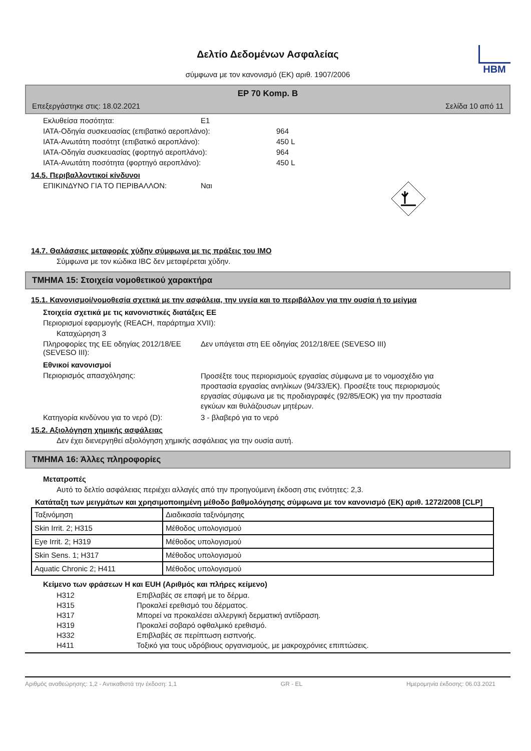HBM
Δελτίο Δεδομένων Ασφαλείας
σύμφωνα με τον κανονισμό (ΕΚ) αριθ. 1907/2006
EP 70 Komp. B
Επεξεργάστηκε στις: 18.02.2021 Σελίδα 10 από 11
Εκλυθείσα ποσότητα: E1
IATA-Οδηγία συσκευασίας (επιβατικό αεροπλάνο): 964
IATA-Ανωτάτη ποσότητ (επιβατικό αεροπλάνο): 450 L
IATA-Οδηγία συσκευασίας (φορτηγό αεροπλάνο): 964
IATA-Ανωτάτη ποσότητα (φορτηγό αεροπλάνο): 450 L
14.5. Περιβαλλοντικοί κίνδυνοι
ΕΠΙΚΙΝΔΥΝΟ ΓΙΑ ΤΟ ΠΕΡΙΒΑΛΛΟΝ: Ναι
14.7. Θαλάσσιες μεταφορές χύδην σύμφωνα με τις πράξεις του IMO
Σύμφωνα με τον κώδικα IBC δεν μεταφέρεται χύδην.
ΤΜΗΜΑ 15: Στοιχεία νομοθετικού χαρακτήρα
15.1. Κανονισμοί/νομοθεσία σχετικά με την ασφάλεια, την υγεία και το περιβάλλον για την ουσία ή το μείγμα
Στοιχεία σχετικά με τις κανονιστικές διατάξεις ΕΕ
Περιορισμοί εφαρμογής (REACH, παράρτημα XVII):
Καταχώρηση 3
Πληροφορίες της ΕΕ οδηγίας 2012/18/ΕΕ (SEVESO III): Δεν υπάγεται στη ΕΕ οδηγίας 2012/18/ΕΕ (SEVESO III)
Εθνικοί κανονισμοί
Περιορισμός απασχόλησης: Προσέξτε τους περιορισμούς εργασίας σύμφωνα με το νομοσχέδιο για προστασία εργασίας ανηλίκων (94/33/ΕΚ). Προσέξτε τους περιορισμούς εργασίας σύμφωνα με τις προδιαγραφές (92/85/ΕΟΚ) για την προστασία εγκύων και θυλάζουσων μητέρων.
Κατηγορία κινδύνου για το νερό (D): 3 - βλαβερό για το νερό
15.2. Αξιολόγηση χημικής ασφάλειας
Δεν έχει διενεργηθεί αξιολόγηση χημικής ασφάλειας για την ουσία αυτή.
ΤΜΗΜΑ 16: Άλλες πληροφορίες
Μετατροπές
Αυτό το δελτίο ασφάλειας περιέχει αλλαγές από την προηγούμενη έκδοση στις ενότητες: 2,3.
Κατάταξη των μειγμάτων και χρησιμοποιημένη μέθοδο βαθμολόγησης σύμφωνα με τον κανονισμό (ΕΚ) αριθ. 1272/2008 [CLP]
| Ταξινόμηση | Διαδικασία ταξινόμησης |
| Skin Irrit. 2; H315 | Μέθοδος υπολογισμού |
| Eye Irrit. 2; H319 | Μέθοδος υπολογισμού |
| Skin Sens. 1; H317 | Μέθοδος υπολογισμού |
| Aquatic Chronic 2; H411 | Μέθοδος υπολογισμού |
Κείμενο των φράσεων H και EUH (Αριθμός και πλήρες κείμενο)
H312 Επιβλαβές σε επαφή με το δέρμα.
H315 Προκαλεί ερεθισμό του δέρματος.
H317 Μπορεί να προκαλέσει αλλεργική δερματική αντίδραση.
H319 Προκαλεί σοβαρό οφθαλμικό ερεθισμό.
H332 Επιβλαβές σε περίπτωση εισπνοής.
H411 Τοξικό για τους υδρόβιους οργανισμούς, με μακροχρόνιες επιπτώσεις.
Αριθμός αναθεώρησης: 1,2 - Αντικαθιστά την έκδοση: 1,1 GR - EL Ημερομηνία έκδοσης: 06.03.2021